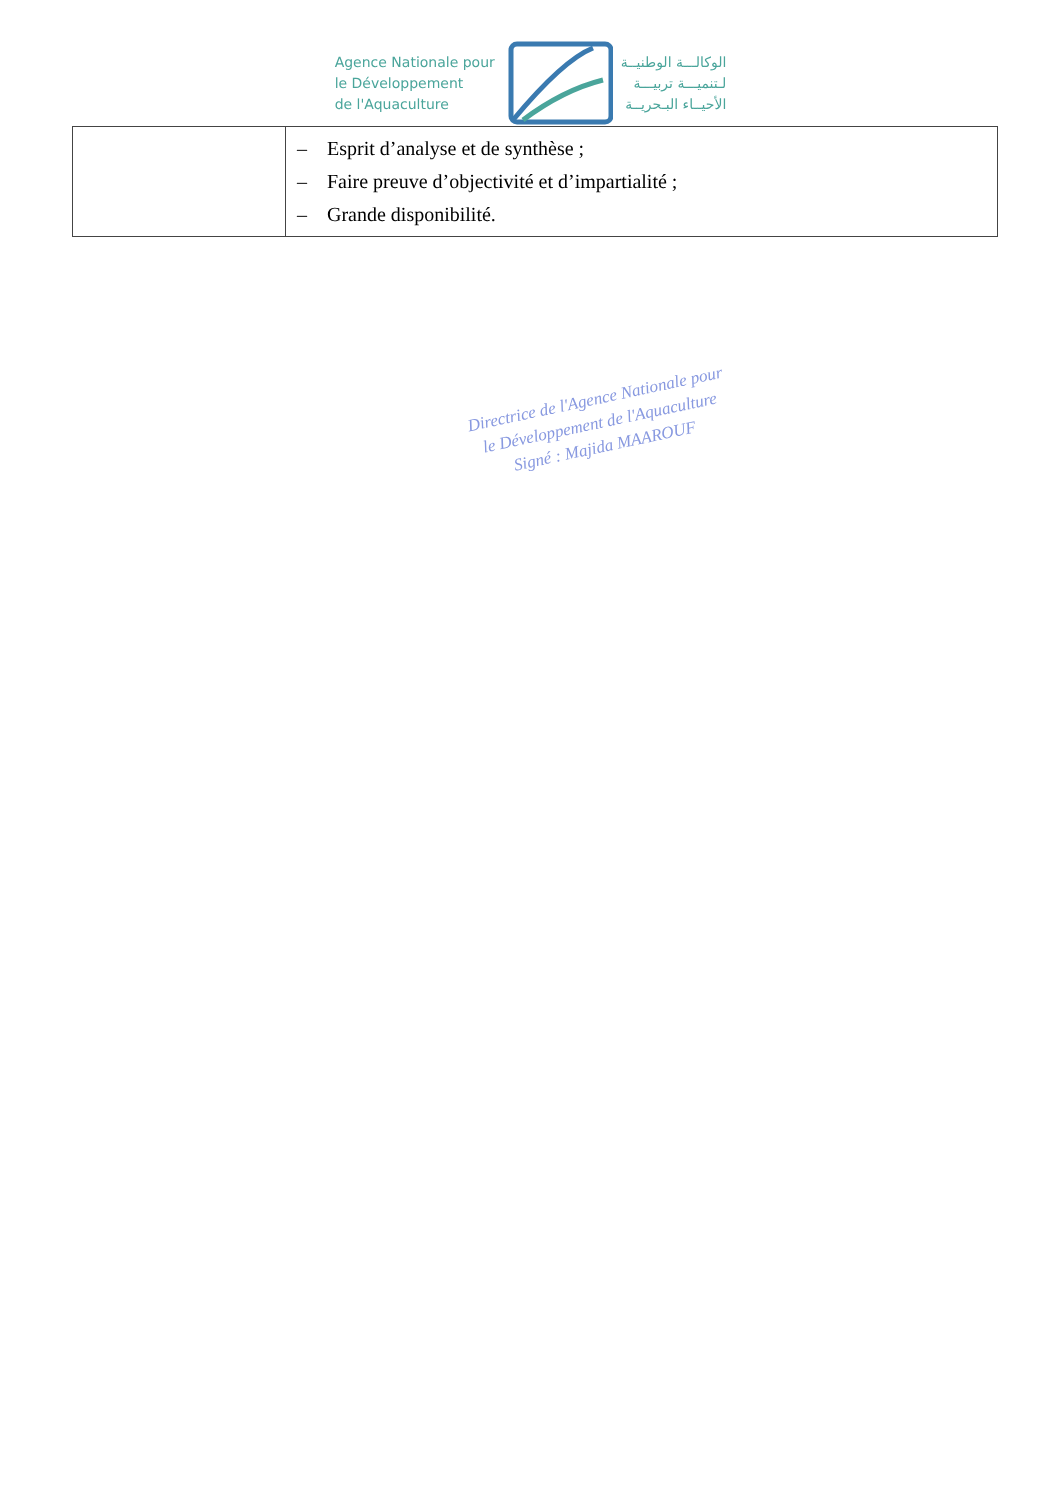Agence Nationale pour
le Développement
de l'Aquaculture
الوكالـــة الوطنيــة
لـتنميـــة تربيـــة
الأحيــاء البـحريــة
| | – Esprit d’analyse et de synthèse ; – Faire preuve d’objectivité et d’impartialité ; – Grande disponibilité. |
Directrice de l'Agence Nationale pour le Développement de l'Aquaculture
Signé : Majida MAAROUF